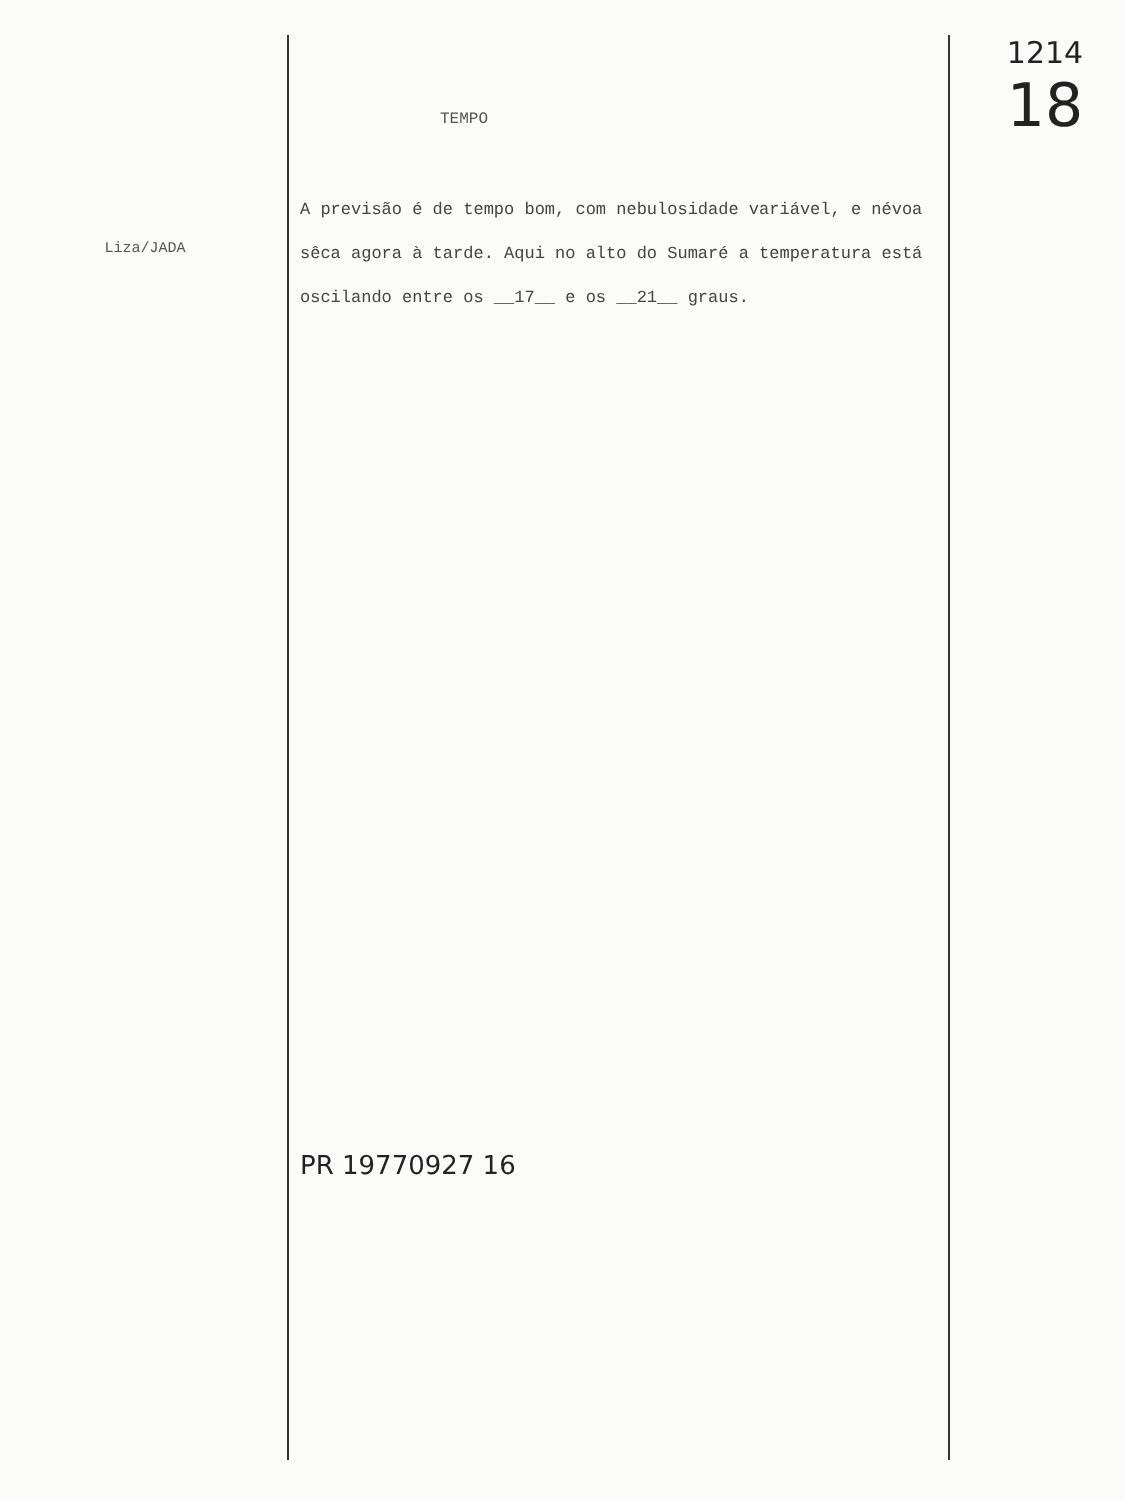Liza/JADA
TEMPO
A previsão é de tempo bom, com nebulosidade variável, e névoa sêca agora à tarde. Aqui no alto do Sumaré a temperatura está oscilando entre os __17__ e os __21__ graus.
PR 19770927 16
1214
18